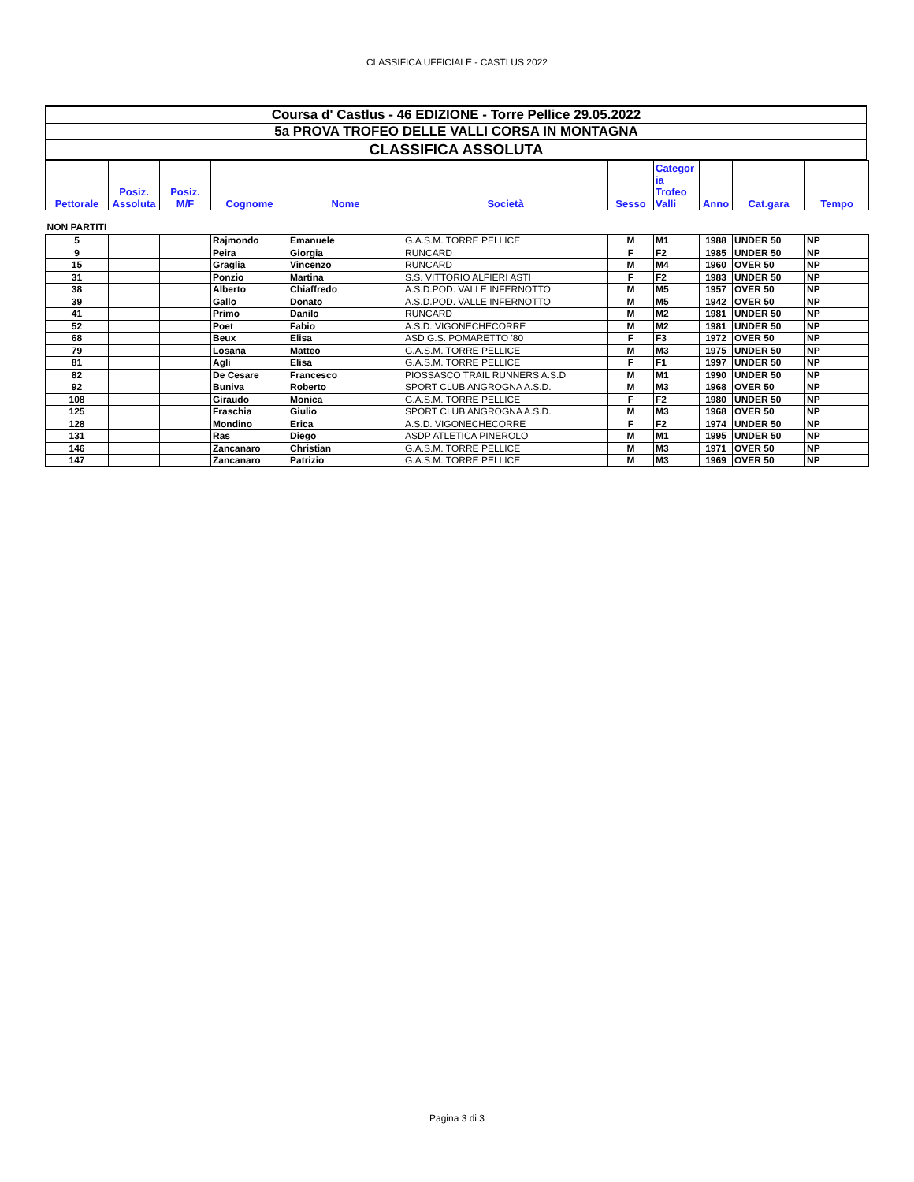CLASSIFICA UFFICIALE - CASTLUS 2022
| Coursa d' Castlus - 46 EDIZIONE - Torre Pellice 29.05.2022 |
| 5a PROVA TROFEO DELLE VALLI CORSA IN MONTAGNA |
| CLASSIFICA ASSOLUTA |
| Pettorale | Posiz. Assoluta | Posiz. M/F | Cognome | Nome | Società | Sesso | Categor ia Trofeo Valli | Anno | Cat.gara | Tempo |
| --- | --- | --- | --- | --- | --- | --- | --- | --- | --- | --- |
| NON PARTITI | | | | | | | | | | |
| 5 | | | Rajmondo | Emanuele | G.A.S.M. TORRE PELLICE | M | M1 | 1988 | UNDER 50 | NP |
| 9 | | | Peira | Giorgia | RUNCARD | F | F2 | 1985 | UNDER 50 | NP |
| 15 | | | Graglia | Vincenzo | RUNCARD | M | M4 | 1960 | OVER 50 | NP |
| 31 | | | Ponzio | Martina | S.S. VITTORIO ALFIERI ASTI | F | F2 | 1983 | UNDER 50 | NP |
| 38 | | | Alberto | Chiaffredo | A.S.D.POD. VALLE INFERNOTTO | M | M5 | 1957 | OVER 50 | NP |
| 39 | | | Gallo | Donato | A.S.D.POD. VALLE INFERNOTTO | M | M5 | 1942 | OVER 50 | NP |
| 41 | | | Primo | Danilo | RUNCARD | M | M2 | 1981 | UNDER 50 | NP |
| 52 | | | Poet | Fabio | A.S.D. VIGONECHECORRE | M | M2 | 1981 | UNDER 50 | NP |
| 68 | | | Beux | Elisa | ASD G.S. POMARETTO '80 | F | F3 | 1972 | OVER 50 | NP |
| 79 | | | Losana | Matteo | G.A.S.M. TORRE PELLICE | M | M3 | 1975 | UNDER 50 | NP |
| 81 | | | Agli | Elisa | G.A.S.M. TORRE PELLICE | F | F1 | 1997 | UNDER 50 | NP |
| 82 | | | De Cesare | Francesco | PIOSSASCO TRAIL RUNNERS A.S.D | M | M1 | 1990 | UNDER 50 | NP |
| 92 | | | Buniva | Roberto | SPORT CLUB ANGROGNA A.S.D. | M | M3 | 1968 | OVER 50 | NP |
| 108 | | | Giraudo | Monica | G.A.S.M. TORRE PELLICE | F | F2 | 1980 | UNDER 50 | NP |
| 125 | | | Fraschia | Giulio | SPORT CLUB ANGROGNA A.S.D. | M | M3 | 1968 | OVER 50 | NP |
| 128 | | | Mondino | Erica | A.S.D. VIGONECHECORRE | F | F2 | 1974 | UNDER 50 | NP |
| 131 | | | Ras | Diego | ASDP ATLETICA PINEROLO | M | M1 | 1995 | UNDER 50 | NP |
| 146 | | | Zancanaro | Christian | G.A.S.M. TORRE PELLICE | M | M3 | 1971 | OVER 50 | NP |
| 147 | | | Zancanaro | Patrizio | G.A.S.M. TORRE PELLICE | M | M3 | 1969 | OVER 50 | NP |
Pagina 3 di 3